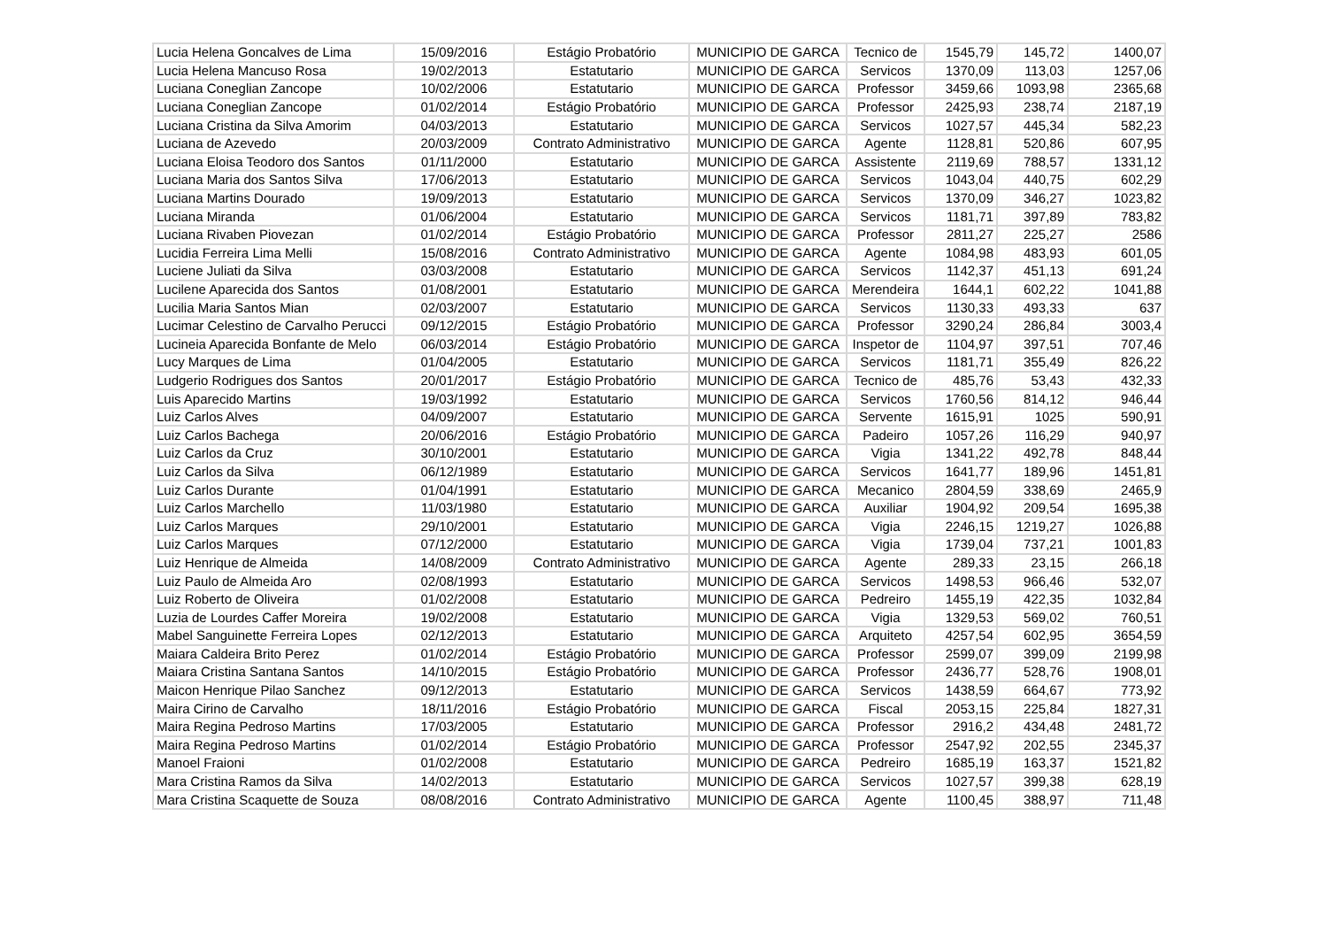| Lucia Helena Goncalves de Lima | 15/09/2016 | Estágio Probatório | MUNICIPIO DE GARCA | Tecnico de | 1545,79 | 145,72 | 1400,07 |
| Lucia Helena Mancuso Rosa | 19/02/2013 | Estatutario | MUNICIPIO DE GARCA | Servicos | 1370,09 | 113,03 | 1257,06 |
| Luciana Coneglian Zancope | 10/02/2006 | Estatutario | MUNICIPIO DE GARCA | Professor | 3459,66 | 1093,98 | 2365,68 |
| Luciana Coneglian Zancope | 01/02/2014 | Estágio Probatório | MUNICIPIO DE GARCA | Professor | 2425,93 | 238,74 | 2187,19 |
| Luciana Cristina da Silva Amorim | 04/03/2013 | Estatutario | MUNICIPIO DE GARCA | Servicos | 1027,57 | 445,34 | 582,23 |
| Luciana de Azevedo | 20/03/2009 | Contrato Administrativo | MUNICIPIO DE GARCA | Agente | 1128,81 | 520,86 | 607,95 |
| Luciana Eloisa Teodoro dos Santos | 01/11/2000 | Estatutario | MUNICIPIO DE GARCA | Assistente | 2119,69 | 788,57 | 1331,12 |
| Luciana Maria dos Santos Silva | 17/06/2013 | Estatutario | MUNICIPIO DE GARCA | Servicos | 1043,04 | 440,75 | 602,29 |
| Luciana Martins Dourado | 19/09/2013 | Estatutario | MUNICIPIO DE GARCA | Servicos | 1370,09 | 346,27 | 1023,82 |
| Luciana Miranda | 01/06/2004 | Estatutario | MUNICIPIO DE GARCA | Servicos | 1181,71 | 397,89 | 783,82 |
| Luciana Rivaben Piovezan | 01/02/2014 | Estágio Probatório | MUNICIPIO DE GARCA | Professor | 2811,27 | 225,27 | 2586 |
| Lucidia Ferreira Lima Melli | 15/08/2016 | Contrato Administrativo | MUNICIPIO DE GARCA | Agente | 1084,98 | 483,93 | 601,05 |
| Luciene Juliati da Silva | 03/03/2008 | Estatutario | MUNICIPIO DE GARCA | Servicos | 1142,37 | 451,13 | 691,24 |
| Lucilene Aparecida dos Santos | 01/08/2001 | Estatutario | MUNICIPIO DE GARCA | Merendeira | 1644,1 | 602,22 | 1041,88 |
| Lucilia Maria Santos Mian | 02/03/2007 | Estatutario | MUNICIPIO DE GARCA | Servicos | 1130,33 | 493,33 | 637 |
| Lucimar Celestino de Carvalho Perucci | 09/12/2015 | Estágio Probatório | MUNICIPIO DE GARCA | Professor | 3290,24 | 286,84 | 3003,4 |
| Lucineia Aparecida Bonfante de Melo | 06/03/2014 | Estágio Probatório | MUNICIPIO DE GARCA | Inspetor de | 1104,97 | 397,51 | 707,46 |
| Lucy Marques de Lima | 01/04/2005 | Estatutario | MUNICIPIO DE GARCA | Servicos | 1181,71 | 355,49 | 826,22 |
| Ludgerio Rodrigues dos Santos | 20/01/2017 | Estágio Probatório | MUNICIPIO DE GARCA | Tecnico de | 485,76 | 53,43 | 432,33 |
| Luis Aparecido Martins | 19/03/1992 | Estatutario | MUNICIPIO DE GARCA | Servicos | 1760,56 | 814,12 | 946,44 |
| Luiz Carlos Alves | 04/09/2007 | Estatutario | MUNICIPIO DE GARCA | Servente | 1615,91 | 1025 | 590,91 |
| Luiz Carlos Bachega | 20/06/2016 | Estágio Probatório | MUNICIPIO DE GARCA | Padeiro | 1057,26 | 116,29 | 940,97 |
| Luiz Carlos da Cruz | 30/10/2001 | Estatutario | MUNICIPIO DE GARCA | Vigia | 1341,22 | 492,78 | 848,44 |
| Luiz Carlos da Silva | 06/12/1989 | Estatutario | MUNICIPIO DE GARCA | Servicos | 1641,77 | 189,96 | 1451,81 |
| Luiz Carlos Durante | 01/04/1991 | Estatutario | MUNICIPIO DE GARCA | Mecanico | 2804,59 | 338,69 | 2465,9 |
| Luiz Carlos Marchello | 11/03/1980 | Estatutario | MUNICIPIO DE GARCA | Auxiliar | 1904,92 | 209,54 | 1695,38 |
| Luiz Carlos Marques | 29/10/2001 | Estatutario | MUNICIPIO DE GARCA | Vigia | 2246,15 | 1219,27 | 1026,88 |
| Luiz Carlos Marques | 07/12/2000 | Estatutario | MUNICIPIO DE GARCA | Vigia | 1739,04 | 737,21 | 1001,83 |
| Luiz Henrique de Almeida | 14/08/2009 | Contrato Administrativo | MUNICIPIO DE GARCA | Agente | 289,33 | 23,15 | 266,18 |
| Luiz Paulo de Almeida Aro | 02/08/1993 | Estatutario | MUNICIPIO DE GARCA | Servicos | 1498,53 | 966,46 | 532,07 |
| Luiz Roberto de Oliveira | 01/02/2008 | Estatutario | MUNICIPIO DE GARCA | Pedreiro | 1455,19 | 422,35 | 1032,84 |
| Luzia de Lourdes Caffer Moreira | 19/02/2008 | Estatutario | MUNICIPIO DE GARCA | Vigia | 1329,53 | 569,02 | 760,51 |
| Mabel Sanguinette Ferreira Lopes | 02/12/2013 | Estatutario | MUNICIPIO DE GARCA | Arquiteto | 4257,54 | 602,95 | 3654,59 |
| Maiara Caldeira Brito Perez | 01/02/2014 | Estágio Probatório | MUNICIPIO DE GARCA | Professor | 2599,07 | 399,09 | 2199,98 |
| Maiara Cristina Santana Santos | 14/10/2015 | Estágio Probatório | MUNICIPIO DE GARCA | Professor | 2436,77 | 528,76 | 1908,01 |
| Maicon Henrique Pilao Sanchez | 09/12/2013 | Estatutario | MUNICIPIO DE GARCA | Servicos | 1438,59 | 664,67 | 773,92 |
| Maira Cirino de Carvalho | 18/11/2016 | Estágio Probatório | MUNICIPIO DE GARCA | Fiscal | 2053,15 | 225,84 | 1827,31 |
| Maira Regina Pedroso Martins | 17/03/2005 | Estatutario | MUNICIPIO DE GARCA | Professor | 2916,2 | 434,48 | 2481,72 |
| Maira Regina Pedroso Martins | 01/02/2014 | Estágio Probatório | MUNICIPIO DE GARCA | Professor | 2547,92 | 202,55 | 2345,37 |
| Manoel Fraioni | 01/02/2008 | Estatutario | MUNICIPIO DE GARCA | Pedreiro | 1685,19 | 163,37 | 1521,82 |
| Mara Cristina Ramos da Silva | 14/02/2013 | Estatutario | MUNICIPIO DE GARCA | Servicos | 1027,57 | 399,38 | 628,19 |
| Mara Cristina Scaquette de Souza | 08/08/2016 | Contrato Administrativo | MUNICIPIO DE GARCA | Agente | 1100,45 | 388,97 | 711,48 |